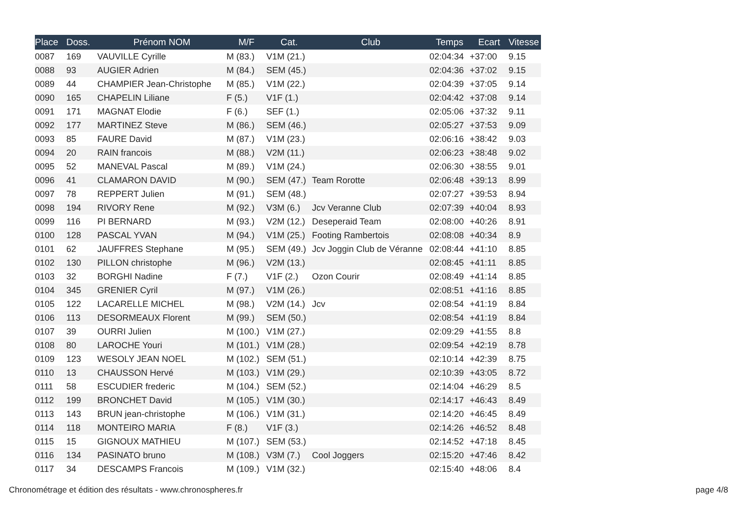| Place | Doss. | Prénom NOM | M/F | Cat. | Club | Temps | Ecart | Vitesse |
| --- | --- | --- | --- | --- | --- | --- | --- | --- |
| 0087 | 169 | VAUVILLE Cyrille | M (83.) | V1M (21.) | | 02:04:34 | +37:00 | 9.15 |
| 0088 | 93 | AUGIER Adrien | M (84.) | SEM (45.) | | 02:04:36 | +37:02 | 9.15 |
| 0089 | 44 | CHAMPIER Jean-Christophe | M (85.) | V1M (22.) | | 02:04:39 | +37:05 | 9.14 |
| 0090 | 165 | CHAPELIN Liliane | F (5.) | V1F (1.) | | 02:04:42 | +37:08 | 9.14 |
| 0091 | 171 | MAGNAT Elodie | F (6.) | SEF (1.) | | 02:05:06 | +37:32 | 9.11 |
| 0092 | 177 | MARTINEZ Steve | M (86.) | SEM (46.) | | 02:05:27 | +37:53 | 9.09 |
| 0093 | 85 | FAURE David | M (87.) | V1M (23.) | | 02:06:16 | +38:42 | 9.03 |
| 0094 | 20 | RAIN francois | M (88.) | V2M (11.) | | 02:06:23 | +38:48 | 9.02 |
| 0095 | 52 | MANEVAL Pascal | M (89.) | V1M (24.) | | 02:06:30 | +38:55 | 9.01 |
| 0096 | 41 | CLAMARON DAVID | M (90.) | SEM (47.) | Team Rorotte | 02:06:48 | +39:13 | 8.99 |
| 0097 | 78 | REPPERT Julien | M (91.) | SEM (48.) | | 02:07:27 | +39:53 | 8.94 |
| 0098 | 194 | RIVORY Rene | M (92.) | V3M (6.) | Jcv Veranne Club | 02:07:39 | +40:04 | 8.93 |
| 0099 | 116 | PI BERNARD | M (93.) | V2M (12.) | Deseperaid Team | 02:08:00 | +40:26 | 8.91 |
| 0100 | 128 | PASCAL YVAN | M (94.) | V1M (25.) | Footing Rambertois | 02:08:08 | +40:34 | 8.9 |
| 0101 | 62 | JAUFFRES Stephane | M (95.) | SEM (49.) | Jcv Joggin Club de Véranne | 02:08:44 | +41:10 | 8.85 |
| 0102 | 130 | PILLON christophe | M (96.) | V2M (13.) | | 02:08:45 | +41:11 | 8.85 |
| 0103 | 32 | BORGHI Nadine | F (7.) | V1F (2.) | Ozon Courir | 02:08:49 | +41:14 | 8.85 |
| 0104 | 345 | GRENIER Cyril | M (97.) | V1M (26.) | | 02:08:51 | +41:16 | 8.85 |
| 0105 | 122 | LACARELLE MICHEL | M (98.) | V2M (14.) | Jcv | 02:08:54 | +41:19 | 8.84 |
| 0106 | 113 | DESORMEAUX Florent | M (99.) | SEM (50.) | | 02:08:54 | +41:19 | 8.84 |
| 0107 | 39 | OURRI Julien | M (100.) | V1M (27.) | | 02:09:29 | +41:55 | 8.8 |
| 0108 | 80 | LAROCHE Youri | M (101.) | V1M (28.) | | 02:09:54 | +42:19 | 8.78 |
| 0109 | 123 | WESOLY JEAN NOEL | M (102.) | SEM (51.) | | 02:10:14 | +42:39 | 8.75 |
| 0110 | 13 | CHAUSSON Hervé | M (103.) | V1M (29.) | | 02:10:39 | +43:05 | 8.72 |
| 0111 | 58 | ESCUDIER frederic | M (104.) | SEM (52.) | | 02:14:04 | +46:29 | 8.5 |
| 0112 | 199 | BRONCHET David | M (105.) | V1M (30.) | | 02:14:17 | +46:43 | 8.49 |
| 0113 | 143 | BRUN jean-christophe | M (106.) | V1M (31.) | | 02:14:20 | +46:45 | 8.49 |
| 0114 | 118 | MONTEIRO MARIA | F (8.) | V1F (3.) | | 02:14:26 | +46:52 | 8.48 |
| 0115 | 15 | GIGNOUX MATHIEU | M (107.) | SEM (53.) | | 02:14:52 | +47:18 | 8.45 |
| 0116 | 134 | PASINATO bruno | M (108.) | V3M (7.) | Cool Joggers | 02:15:20 | +47:46 | 8.42 |
| 0117 | 34 | DESCAMPS Francois | M (109.) | V1M (32.) | | 02:15:40 | +48:06 | 8.4 |
Chronométrage et édition des résultats - www.chronospheres.fr
page 4/8